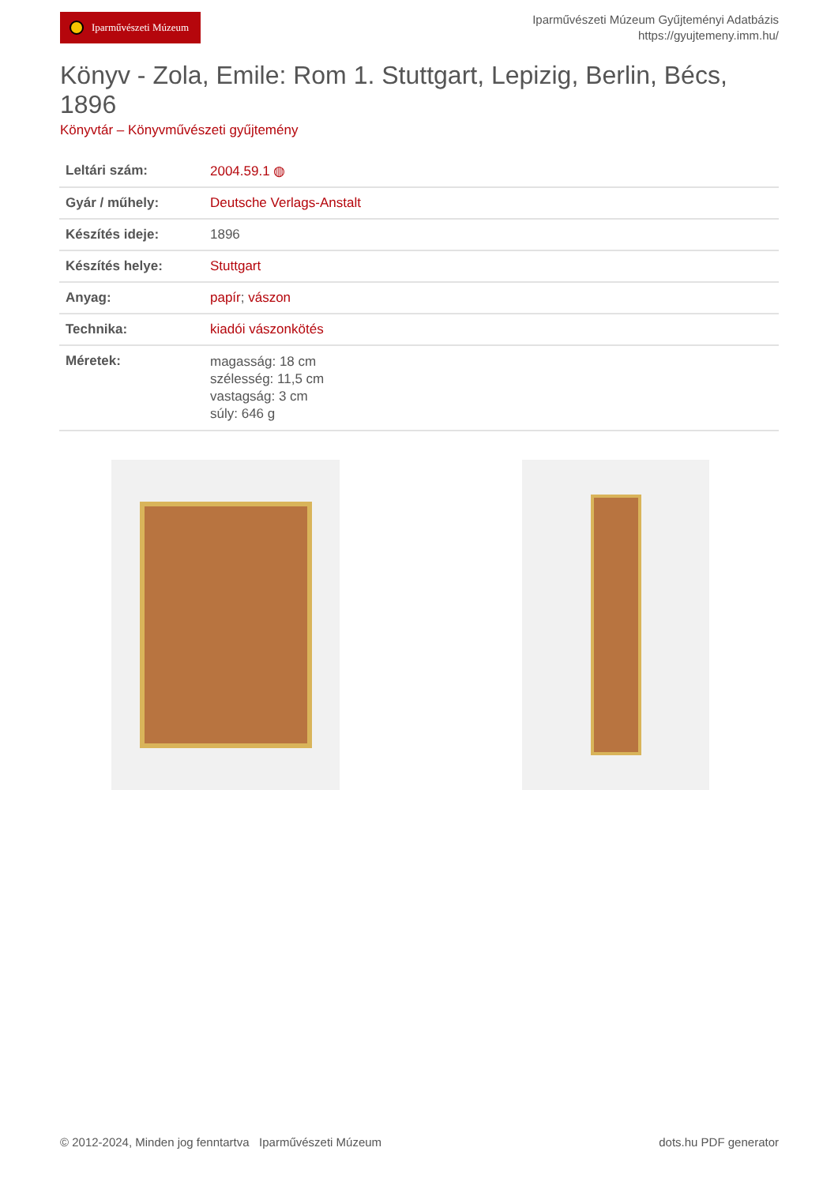Iparművészeti Múzeum
Iparművészeti Múzeum Gyűjteményi Adatbázis
https://gyujtemeny.imm.hu/
Könyv - Zola, Emile: Rom 1. Stuttgart, Lepizig, Berlin, Bécs, 1896
Könyvtár – Könyvművészeti gyűjtemény
| Leltári szám: | 2004.59.1 ◍ |
| Gyár / műhely: | Deutsche Verlags-Anstalt |
| Készítés ideje: | 1896 |
| Készítés helye: | Stuttgart |
| Anyag: | papír ; vászon |
| Technika: | kiadói vászonkötés |
| Méretek: | magasság: 18 cm szélesség: 11,5 cm vastagság: 3 cm súly: 646 g |
© 2012-2024, Minden jog fenntartva Iparművészeti Múzeum dots.hu PDF generator